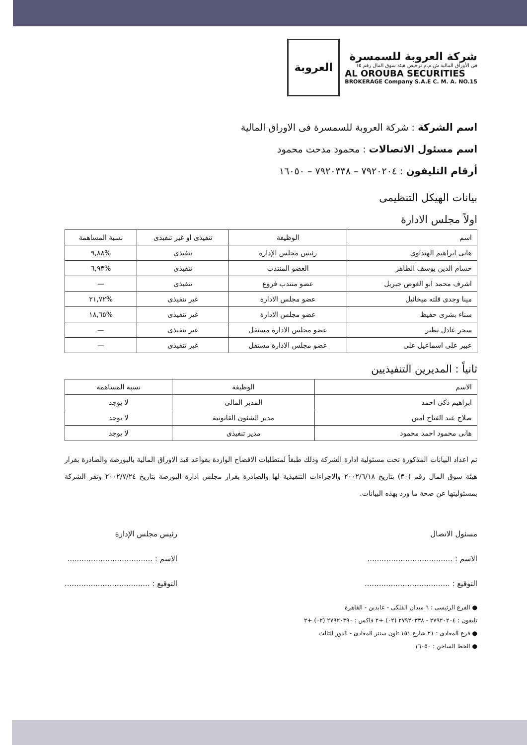شركة العروبة للسمسرة
فى الأوراق المالية ش.م.م ترخيص هيئة سوق المال رقم ١٥
AL OROUBA SECURITIES
BROKERAGE Company S.A.E C. M. A. NO.15
العروبة
اسم الشركة : شركة العروبة للسمسرة فى الاوراق المالية
اسم مسئول الاتصالات : محمود مدحت محمود
أرقام التليفون : ٧٩٢٠٢٠٤ – ٧٩٢٠٣٣٨ – ١٦٠٥٠
بيانات الهيكل التنظيمى
اولاً مجلس الادارة
| اسم | الوظيفة | تنفيذى او غير تنفيذى | نسبة المساهمة |
| --- | --- | --- | --- |
| هانى ابراهيم الهنداوى | رئيس مجلس الإدارة | تنفيذى | %٩,٨٨ |
| حسام الدين يوسف الطاهر | العضو المنتدب | تنفيذى | %٦,٩٣ |
| اشرف محمد ابو الغوص جبريل | عضو منتدب فروع | تنفيذى | — |
| مينا وجدى قلته ميخائيل | عضو مجلس الادارة | غير تنفيذى | %٢١,٧٢ |
| سناء بشرى حفيظ | عضو مجلس الادارة | غير تنفيذى | %١٨,٦٥ |
| سحر عادل نظير | عضو مجلس الادارة مستقل | غير تنفيذى | — |
| عبير على اسماعيل على | عضو مجلس الادارة مستقل | غير تنفيذى | — |
ثانياً : المديرين التنفيذيين
| الاسم | الوظيفة | نسبة المساهمة |
| --- | --- | --- |
| ابراهيم ذكى احمد | المدير المالى | لا يوجد |
| صلاح عبد الفتاح امين | مدير الشئون القانونية | لا يوجد |
| هانى محمود احمد محمود | مدير تنفيذى | لا يوجد |
تم اعداد البيانات المذكورة تحت مسئولية ادارة الشركة وذلك طبقاً لمتطلبات الافصاح الواردة بقواعد قيد الاوراق المالية بالبورصة والصادرة بقرار هيئة سوق المال رقم (٣٠) بتاريخ ٢٠٠٢/٦/١٨ والاجراءات التنفيذية لها والصادرة بقرار مجلس ادارة البورصة بتاريخ ٢٠٠٢/٧/٢٤ وتقر الشركة بمسئوليتها عن صحة ما ورد بهذه البيانات.
مسئول الاتصال
الاسم : ....................................
التوقيع : ....................................
رئيس مجلس الإدارة
الاسم : ....................................
التوقيع : ....................................
● الفرع الرئيسى : ٦ ميدان الفلكى - عابدين - القاهرة
تليفون : ٢٧٩٢٠٢٠٤ - ٢٧٩٢٠٣٣٨ (٠٢) +٢ فاكس : ٢٧٩٢٠٣٩٠ (٠٢) +٢
● فرع المعادى : ٢١ شارع ١٥١ تاون سنتر المعادى - الدور الثالث
● الخط الساخن : ١٦٠٥٠